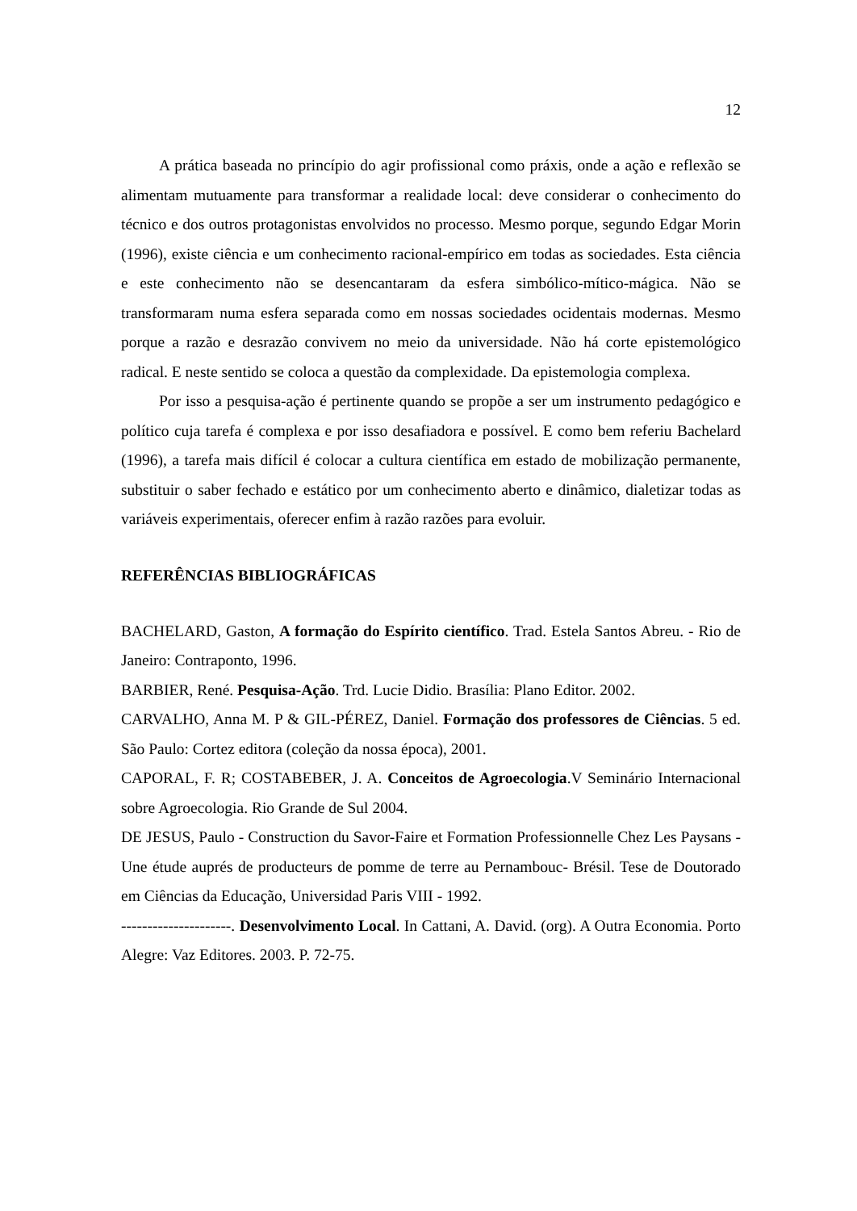12
A prática baseada no princípio do agir profissional como práxis, onde a ação e reflexão se alimentam mutuamente para transformar a realidade local: deve considerar o conhecimento do técnico e dos outros protagonistas envolvidos no processo. Mesmo porque, segundo Edgar Morin (1996), existe ciência e um conhecimento racional-empírico em todas as sociedades. Esta ciência e este conhecimento não se desencantaram da esfera simbólico-mítico-mágica. Não se transformaram numa esfera separada como em nossas sociedades ocidentais modernas. Mesmo porque a razão e desrazão convivem no meio da universidade. Não há corte epistemológico radical. E neste sentido se coloca a questão da complexidade. Da epistemologia complexa.
Por isso a pesquisa-ação é pertinente quando se propõe a ser um instrumento pedagógico e político cuja tarefa é complexa e por isso desafiadora e possível. E como bem referiu Bachelard (1996), a tarefa mais difícil é colocar a cultura científica em estado de mobilização permanente, substituir o saber fechado e estático por um conhecimento aberto e dinâmico, dialetizar todas as variáveis experimentais, oferecer enfim à razão razões para evoluir.
REFERÊNCIAS BIBLIOGRÁFICAS
BACHELARD, Gaston, A formação do Espírito científico. Trad. Estela Santos Abreu. - Rio de Janeiro: Contraponto, 1996.
BARBIER, René. Pesquisa-Ação. Trd. Lucie Didio. Brasília: Plano Editor. 2002.
CARVALHO, Anna M. P & GIL-PÉREZ, Daniel. Formação dos professores de Ciências. 5 ed. São Paulo: Cortez editora (coleção da nossa época), 2001.
CAPORAL, F. R; COSTABEBER, J. A. Conceitos de Agroecologia.V Seminário Internacional sobre Agroecologia. Rio Grande de Sul 2004.
DE JESUS, Paulo - Construction du Savor-Faire et Formation Professionnelle Chez Les Paysans - Une étude auprés de producteurs de pomme de terre au Pernambouc- Brésil. Tese de Doutorado em Ciências da Educação, Universidad Paris VIII - 1992.
---------------------. Desenvolvimento Local. In Cattani, A. David. (org). A Outra Economia. Porto Alegre: Vaz Editores. 2003. P. 72-75.